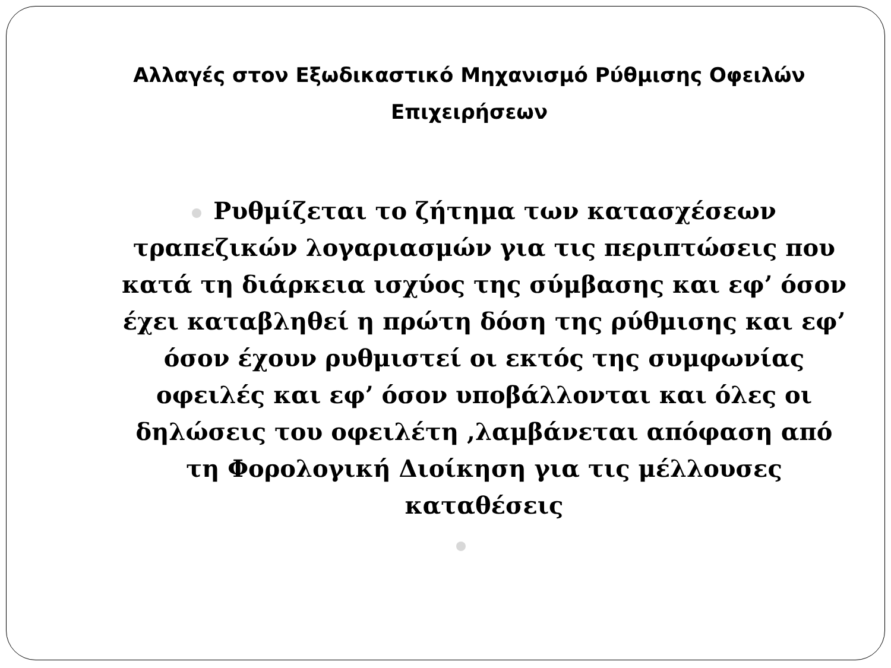Αλλαγές στον Εξωδικαστικό Μηχανισμό Ρύθμισης Οφειλών Επιχειρήσεων
Ρυθμίζεται το ζήτημα των κατασχέσεων τραπεζικών λογαριασμών για τις περιπτώσεις που κατά τη διάρκεια ισχύος της σύμβασης και εφ’ όσον έχει καταβληθεί η πρώτη δόση της ρύθμισης και εφ’ όσον έχουν ρυθμιστεί οι εκτός της συμφωνίας οφειλές και εφ’ όσον υποβάλλονται και όλες οι δηλώσεις του οφειλέτη ,λαμβάνεται απόφαση από τη Φορολογική Διοίκηση για τις μέλλουσες καταθέσεις